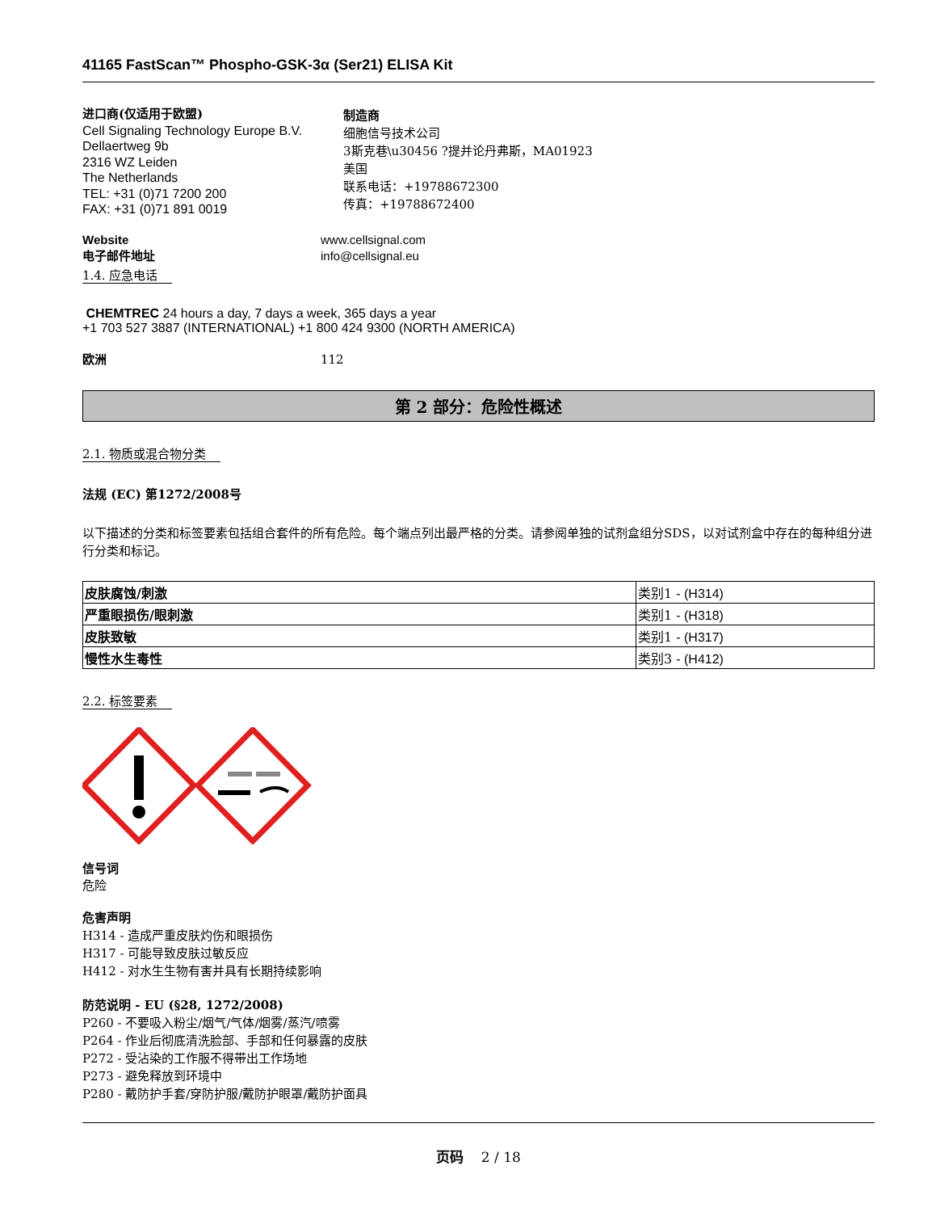41165 FastScan™ Phospho-GSK-3α (Ser21) ELISA Kit
进口商(仅适用于欧盟)
Cell Signaling Technology Europe B.V.
Dellaertweg 9b
2316 WZ Leiden
The Netherlands
TEL: +31 (0)71 7200 200
FAX: +31 (0)71 891 0019
制造商
细胞信号技术公司
3斯克巷\u30456 ?提并论丹弗斯，MA01923
美国
联系电话：+19788672300
传真：+19788672400
Website www.cellsignal.com
电子邮件地址 info@cellsignal.eu
1.4. 应急电话
CHEMTREC 24 hours a day, 7 days a week, 365 days a year
+1 703 527 3887 (INTERNATIONAL) +1 800 424 9300 (NORTH AMERICA)
欧洲 112
第 2 部分：危险性概述
2.1. 物质或混合物分类
法规 (EC) 第1272/2008号
以下描述的分类和标签要素包括组合套件的所有危险。每个端点列出最严格的分类。请参阅单独的试剂盒组分SDS，以对试剂盒中存在的每种组分进行分类和标记。
| 皮肤腐蚀/刺激 | 类别1 - (H314) |
| 严重眼损伤/眼刺激 | 类别1 - (H318) |
| 皮肤致敏 | 类别1 - (H317) |
| 慢性水生毒性 | 类别3 - (H412) |
2.2. 标签要素
信号词
危险
危害声明
H314 - 造成严重皮肤灼伤和眼损伤
H317 - 可能导致皮肤过敏反应
H412 - 对水生生物有害并具有长期持续影响
防范说明 - EU (§28, 1272/2008)
P260 - 不要吸入粉尘/烟气/气体/烟雾/蒸汽/喷雾
P264 - 作业后彻底清洗脸部、手部和任何暴露的皮肤
P272 - 受沾染的工作服不得带出工作场地
P273 - 避免释放到环境中
P280 - 戴防护手套/穿防护服/戴防护眼罩/戴防护面具
页码 2 / 18